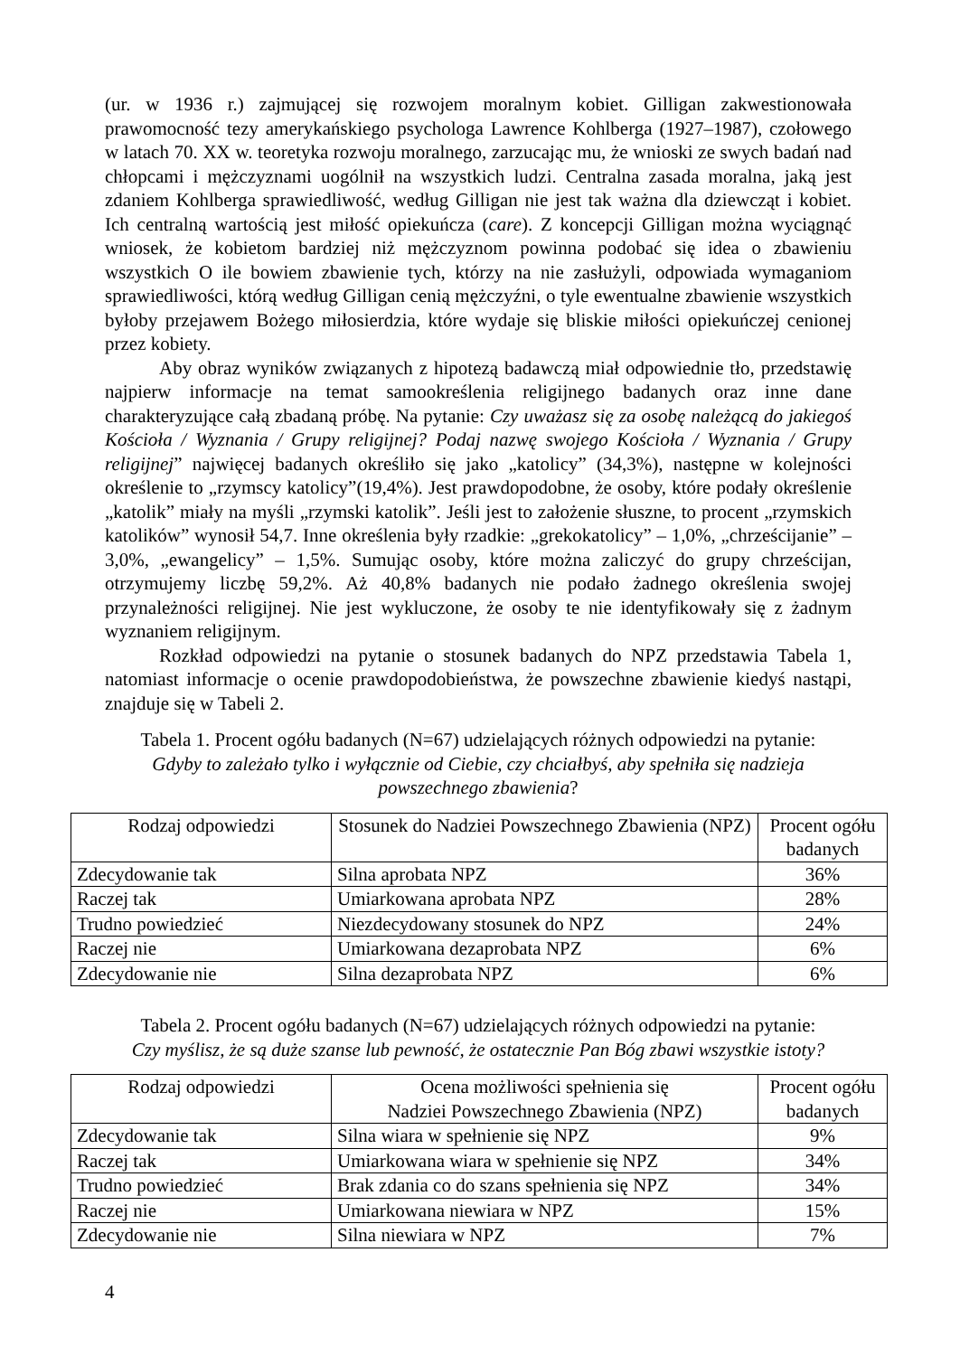(ur. w 1936 r.) zajmującej się rozwojem moralnym kobiet. Gilligan zakwestionowała prawomocność tezy amerykańskiego psychologa Lawrence Kohlberga (1927–1987), czołowego w latach 70. XX w. teoretyka rozwoju moralnego, zarzucając mu, że wnioski ze swych badań nad chłopcami i mężczyznami uogólnił na wszystkich ludzi. Centralna zasada moralna, jaką jest zdaniem Kohlberga sprawiedliwość, według Gilligan nie jest tak ważna dla dziewcząt i kobiet. Ich centralną wartością jest miłość opiekuńcza (care). Z koncepcji Gilligan można wyciągnąć wniosek, że kobietom bardziej niż mężczyznom powinna podobać się idea o zbawieniu wszystkich O ile bowiem zbawienie tych, którzy na nie zasłużyli, odpowiada wymaganiom sprawiedliwości, którą według Gilligan cenią mężczyźni, o tyle ewentualne zbawienie wszystkich byłoby przejawem Bożego miłosierdzia, które wydaje się bliskie miłości opiekuńczej cenionej przez kobiety.
Aby obraz wyników związanych z hipotezą badawczą miał odpowiednie tło, przedstawię najpierw informacje na temat samookreślenia religijnego badanych oraz inne dane charakteryzujące całą zbadaną próbę. Na pytanie: Czy uważasz się za osobę należącą do jakiegoś Kościoła / Wyznania / Grupy religijnej? Podaj nazwę swojego Kościoła / Wyznania / Grupy religijnej” najwięcej badanych określiło się jako „katolicy” (34,3%), następne w kolejności określenie to „rzymscy katolicy”(19,4%). Jest prawdopodobne, że osoby, które podały określenie „katolik” miały na myśli „rzymski katolik”. Jeśli jest to założenie słuszne, to procent „rzymskich katolików” wynosił 54,7. Inne określenia były rzadkie: „grekokatolicy” – 1,0%, „chrześcijanie” – 3,0%, „ewangelicy” – 1,5%. Sumując osoby, które można zaliczyć do grupy chrześcijan, otrzymujemy liczbę 59,2%. Aż 40,8% badanych nie podało żadnego określenia swojej przynależności religijnej. Nie jest wykluczone, że osoby te nie identyfikowały się z żadnym wyznaniem religijnym.
Rozkład odpowiedzi na pytanie o stosunek badanych do NPZ przedstawia Tabela 1, natomiast informacje o ocenie prawdopodobieństwa, że powszechne zbawienie kiedyś nastąpi, znajduje się w Tabeli 2.
Tabela 1. Procent ogółu badanych (N=67) udzielających różnych odpowiedzi na pytanie:
Gdyby to zależało tylko i wyłącznie od Ciebie, czy chciałbyś, aby spełniła się nadzieja powszechnego zbawienia?
| Rodzaj odpowiedzi | Stosunek do Nadziei Powszechnego Zbawienia (NPZ) | Procent ogółu badanych |
| --- | --- | --- |
| Zdecydowanie tak | Silna aprobata NPZ | 36% |
| Raczej tak | Umiarkowana aprobata NPZ | 28% |
| Trudno powiedzieć | Niezdecydowany stosunek do NPZ | 24% |
| Raczej nie | Umiarkowana dezaprobata NPZ | 6% |
| Zdecydowanie nie | Silna dezaprobata NPZ | 6% |
Tabela 2. Procent ogółu badanych (N=67) udzielających różnych odpowiedzi na pytanie:
Czy myślisz, że są duże szanse lub pewność, że ostatecznie Pan Bóg zbawi wszystkie istoty?
| Rodzaj odpowiedzi | Ocena możliwości spełnienia się Nadziei Powszechnego Zbawienia (NPZ) | Procent ogółu badanych |
| --- | --- | --- |
| Zdecydowanie tak | Silna wiara w spełnienie się NPZ | 9% |
| Raczej tak | Umiarkowana wiara w spełnienie się NPZ | 34% |
| Trudno powiedzieć | Brak zdania co do szans spełnienia się NPZ | 34% |
| Raczej nie | Umiarkowana niewiara w NPZ | 15% |
| Zdecydowanie nie | Silna niewiara w NPZ | 7% |
4